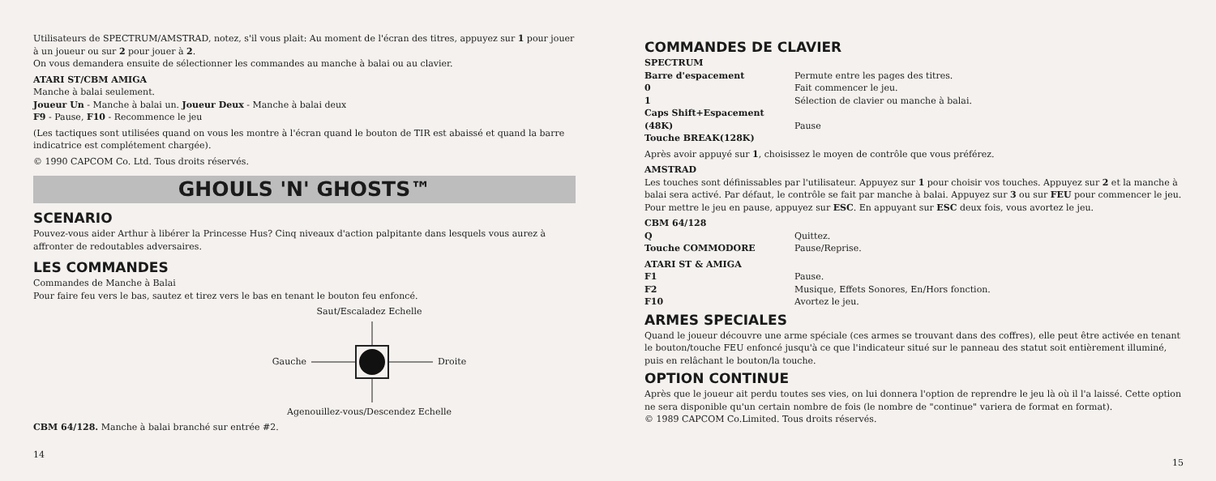Utilisateurs de SPECTRUM/AMSTRAD, notez, s'il vous plait: Au moment de l'écran des titres, appuyez sur 1 pour jouer à un joueur ou sur 2 pour jouer à 2.
On vous demandera ensuite de sélectionner les commandes au manche à balai ou au clavier.
ATARI ST/CBM AMIGA
Manche à balai seulement.
Joueur Un - Manche à balai un. Joueur Deux - Manche à balai deux
F9 - Pause, F10 - Recommence le jeu
(Les tactiques sont utilisées quand on vous les montre à l'écran quand le bouton de TIR est abaissé et quand la barre indicatrice est complétement chargée).
© 1990 CAPCOM Co. Ltd. Tous droits réservés.
GHOULS 'N' GHOSTS™
SCENARIO
Pouvez-vous aider Arthur à libérer la Princesse Hus? Cinq niveaux d'action palpitante dans lesquels vous aurez à affronter de redoutables adversaires.
LES COMMANDES
Commandes de Manche à Balai
Pour faire feu vers le bas, sautez et tirez vers le bas en tenant le bouton feu enfoncé.
Saut/Escaladez Echelle
Gauche Droite
Agenouillez-vous/Descendez Echelle
CBM 64/128. Manche à balai branché sur entrée #2.
14
COMMANDES DE CLAVIER
SPECTRUM
Barre d'espacement Permute entre les pages des titres. 0 Fait commencer le jeu. 1 Sélection de clavier ou manche à balai. Caps Shift+Espacement (48K) Pause Touche BREAK(128K)
Après avoir appuyé sur 1, choisissez le moyen de contrôle que vous préférez.
AMSTRAD
Les touches sont définissables par l'utilisateur. Appuyez sur 1 pour choisir vos touches. Appuyez sur 2 et la manche à balai sera activé. Par défaut, le contrôle se fait par manche à balai. Appuyez sur 3 ou sur FEU pour commencer le jeu. Pour mettre le jeu en pause, appuyez sur ESC. En appuyant sur ESC deux fois, vous avortez le jeu.
CBM 64/128
Q Quittez. Touche COMMODORE Pause/Reprise.
ATARI ST & AMIGA
F1 Pause. F2 Musique, Effets Sonores, En/Hors fonction. F10 Avortez le jeu.
ARMES SPECIALES
Quand le joueur découvre une arme spéciale (ces armes se trouvant dans des coffres), elle peut être activée en tenant le bouton/touche FEU enfoncé jusqu'à ce que l'indicateur situé sur le panneau des statut soit entièrement illuminé, puis en relâchant le bouton/la touche.
OPTION CONTINUE
Après que le joueur ait perdu toutes ses vies, on lui donnera l'option de reprendre le jeu là où il l'a laissé. Cette option ne sera disponible qu'un certain nombre de fois (le nombre de "continue" variera de format en format).
© 1989 CAPCOM Co.Limited. Tous droits réservés.
15